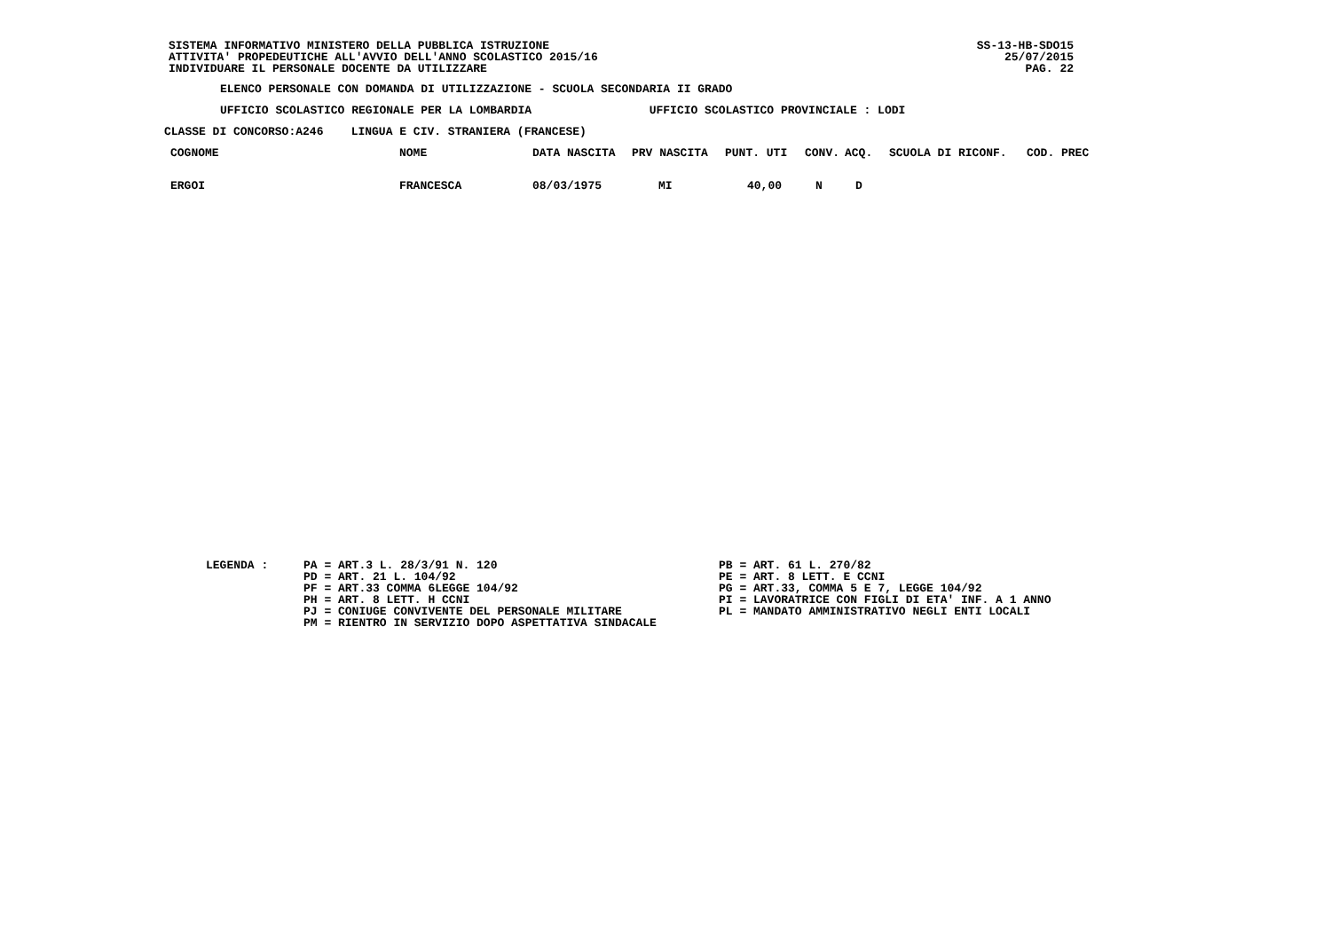SISTEMA INFORMATIVO MINISTERO DELLA PUBBLICA ISTRUZIONE ATTIVITA' PROPEDEUTICHE ALL'AVVIO DELL'ANNO SCOLASTICO 2015/16 INDIVIDUARE IL PERSONALE DOCENTE DA UTILIZZARE
SS-13-HB-SDO15
25/07/2015
PAG. 22
ELENCO PERSONALE CON DOMANDA DI UTILIZZAZIONE - SCUOLA SECONDARIA II GRADO
UFFICIO SCOLASTICO REGIONALE PER LA LOMBARDIA UFFICIO SCOLASTICO PROVINCIALE : LODI
CLASSE DI CONCORSO:A246 LINGUA E CIV. STRANIERA (FRANCESE)
| COGNOME | NOME | DATA NASCITA | PRV NASCITA | PUNT. UTI | CONV. | ACQ. | SCUOLA DI RICONF. | COD. PREC |
| --- | --- | --- | --- | --- | --- | --- | --- | --- |
| ERGOI | FRANCESCA | 08/03/1975 | MI | 40,00 | N | D | | |
LEGENDA :
PA = ART.3 L. 28/3/91 N. 120 PD = ART. 21 L. 104/92 PF = ART.33 COMMA 6LEGGE 104/92 PH = ART. 8 LETT. H CCNI PJ = CONIUGE CONVIVENTE DEL PERSONALE MILITARE PM = RIENTRO IN SERVIZIO DOPO ASPETTATIVA SINDACALE
PB = ART. 61 L. 270/82 PE = ART. 8 LETT. E CCNI PG = ART.33, COMMA 5 E 7, LEGGE 104/92 PI = LAVORATRICE CON FIGLI DI ETA' INF. A 1 ANNO PL = MANDATO AMMINISTRATIVO NEGLI ENTI LOCALI